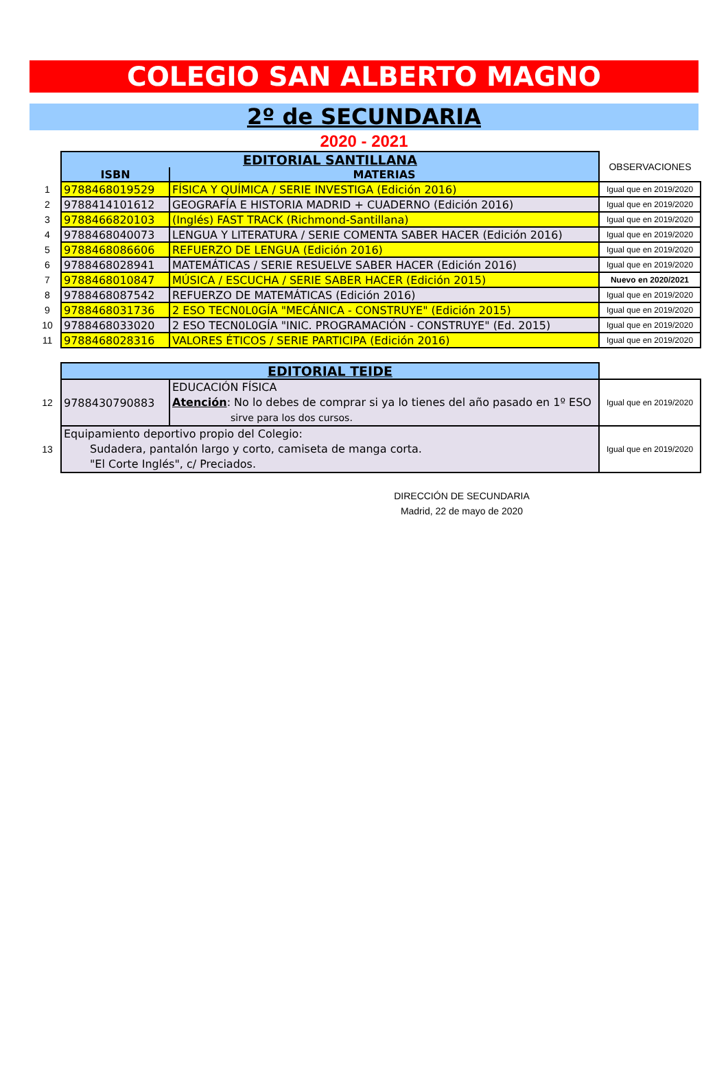COLEGIO SAN ALBERTO MAGNO
2º de SECUNDARIA
2020 - 2021
| | EDITORIAL SANTILLANA | | OBSERVACIONES |
| | ISBN | MATERIAS | |
| 1 | 9788468019529 | FÍSICA Y QUÍMICA / SERIE INVESTIGA (Edición 2016) | Igual que en 2019/2020 |
| 2 | 9788414101612 | GEOGRAFÍA E HISTORIA MADRID + CUADERNO (Edición 2016) | Igual que en 2019/2020 |
| 3 | 9788466820103 | (Inglés) FAST TRACK (Richmond-Santillana) | Igual que en 2019/2020 |
| 4 | 9788468040073 | LENGUA Y LITERATURA / SERIE COMENTA SABER HACER (Edición 2016) | Igual que en 2019/2020 |
| 5 | 9788468086606 | REFUERZO DE LENGUA (Edición 2016) | Igual que en 2019/2020 |
| 6 | 9788468028941 | MATEMÁTICAS / SERIE RESUELVE SABER HACER (Edición 2016) | Igual que en 2019/2020 |
| 7 | 9788468010847 | MÚSICA / ESCUCHA / SERIE SABER HACER (Edición 2015) | Nuevo en 2020/2021 |
| 8 | 9788468087542 | REFUERZO DE MATEMÁTICAS (Edición 2016) | Igual que en 2019/2020 |
| 9 | 9788468031736 | 2 ESO TECN0L0GÍA "MECÁNICA - CONSTRUYE" (Edición 2015) | Igual que en 2019/2020 |
| 10 | 9788468033020 | 2 ESO TECN0L0GÍA "INIC. PROGRAMACIÓN - CONSTRUYE" (Ed. 2015) | Igual que en 2019/2020 |
| 11 | 9788468028316 | VALORES ÉTICOS / SERIE PARTICIPA (Edición 2016) | Igual que en 2019/2020 |
| | EDITORIAL TEIDE | | |
| 12 | 9788430790883 | EDUCACIÓN FÍSICA Atención : No lo debes de comprar si ya lo tienes del año pasado en 1º ESO sirve para los dos cursos. | Igual que en 2019/2020 |
| 13 | Equipamiento deportivo propio del Colegio: Sudadera, pantalón largo y corto, camiseta de manga corta. "El Corte Inglés", c/ Preciados. | | Igual que en 2019/2020 |
DIRECCIÓN DE SECUNDARIA
Madrid, 22 de mayo de 2020